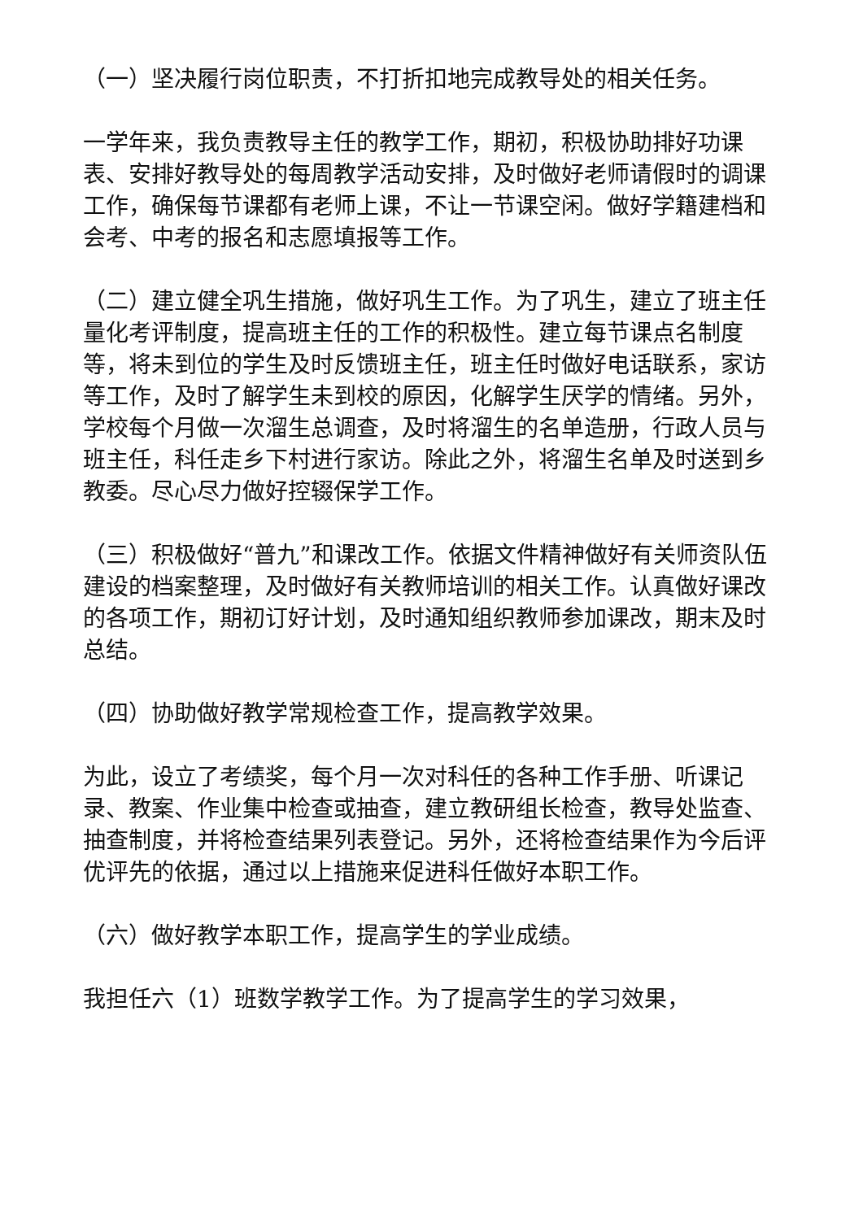（一）坚决履行岗位职责，不打折扣地完成教导处的相关任务。
一学年来，我负责教导主任的教学工作，期初，积极协助排好功课表、安排好教导处的每周教学活动安排，及时做好老师请假时的调课工作，确保每节课都有老师上课，不让一节课空闲。做好学籍建档和会考、中考的报名和志愿填报等工作。
（二）建立健全巩生措施，做好巩生工作。为了巩生，建立了班主任量化考评制度，提高班主任的工作的积极性。建立每节课点名制度等，将未到位的学生及时反馈班主任，班主任时做好电话联系，家访等工作，及时了解学生未到校的原因，化解学生厌学的情绪。另外，学校每个月做一次溜生总调查，及时将溜生的名单造册，行政人员与班主任，科任走乡下村进行家访。除此之外，将溜生名单及时送到乡教委。尽心尽力做好控辍保学工作。
（三）积极做好“普九”和课改工作。依据文件精神做好有关师资队伍建设的档案整理，及时做好有关教师培训的相关工作。认真做好课改的各项工作，期初订好计划，及时通知组织教师参加课改，期末及时总结。
（四）协助做好教学常规检查工作，提高教学效果。
为此，设立了考绩奖，每个月一次对科任的各种工作手册、听课记录、教案、作业集中检查或抽查，建立教研组长检查，教导处监查、抽查制度，并将检查结果列表登记。另外，还将检查结果作为今后评优评先的依据，通过以上措施来促进科任做好本职工作。
（六）做好教学本职工作，提高学生的学业成绩。
我担任六（1）班数学教学工作。为了提高学生的学习效果，